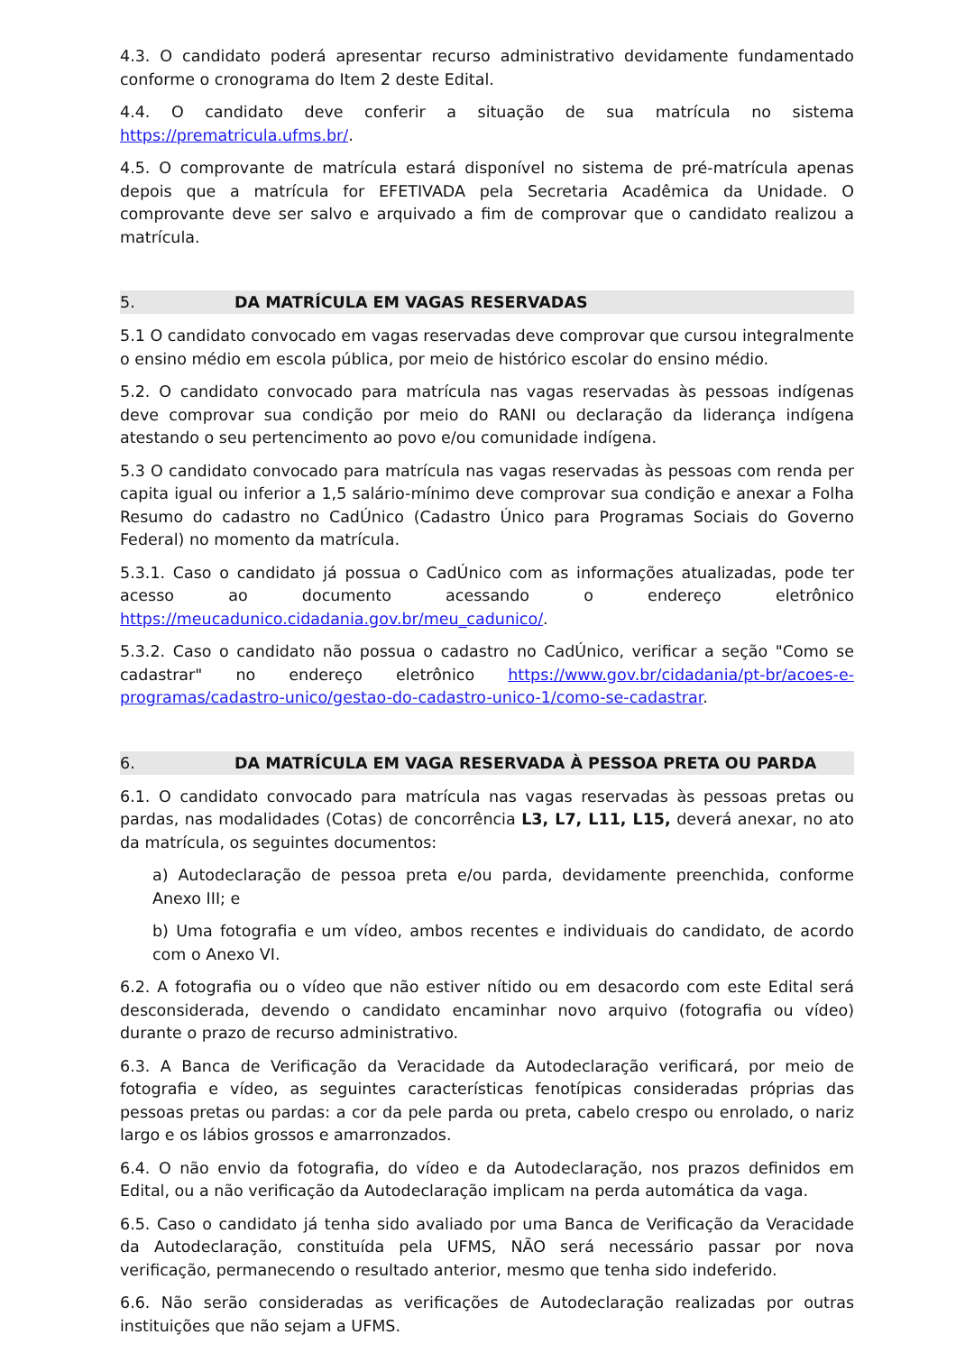4.3. O candidato poderá apresentar recurso administrativo devidamente fundamentado conforme o cronograma do Item 2 deste Edital.
4.4. O candidato deve conferir a situação de sua matrícula no sistema https://prematricula.ufms.br/.
4.5. O comprovante de matrícula estará disponível no sistema de pré-matrícula apenas depois que a matrícula for EFETIVADA pela Secretaria Acadêmica da Unidade. O comprovante deve ser salvo e arquivado a fim de comprovar que o candidato realizou a matrícula.
5. DA MATRÍCULA EM VAGAS RESERVADAS
5.1 O candidato convocado em vagas reservadas deve comprovar que cursou integralmente o ensino médio em escola pública, por meio de histórico escolar do ensino médio.
5.2. O candidato convocado para matrícula nas vagas reservadas às pessoas indígenas deve comprovar sua condição por meio do RANI ou declaração da liderança indígena atestando o seu pertencimento ao povo e/ou comunidade indígena.
5.3 O candidato convocado para matrícula nas vagas reservadas às pessoas com renda per capita igual ou inferior a 1,5 salário-mínimo deve comprovar sua condição e anexar a Folha Resumo do cadastro no CadÚnico (Cadastro Único para Programas Sociais do Governo Federal) no momento da matrícula.
5.3.1. Caso o candidato já possua o CadÚnico com as informações atualizadas, pode ter acesso ao documento acessando o endereço eletrônico https://meucadunico.cidadania.gov.br/meu_cadunico/.
5.3.2. Caso o candidato não possua o cadastro no CadÚnico, verificar a seção "Como se cadastrar" no endereço eletrônico https://www.gov.br/cidadania/pt-br/acoes-e-programas/cadastro-unico/gestao-do-cadastro-unico-1/como-se-cadastrar.
6. DA MATRÍCULA EM VAGA RESERVADA À PESSOA PRETA OU PARDA
6.1. O candidato convocado para matrícula nas vagas reservadas às pessoas pretas ou pardas, nas modalidades (Cotas) de concorrência L3, L7, L11, L15, deverá anexar, no ato da matrícula, os seguintes documentos:
a) Autodeclaração de pessoa preta e/ou parda, devidamente preenchida, conforme Anexo III; e
b) Uma fotografia e um vídeo, ambos recentes e individuais do candidato, de acordo com o Anexo VI.
6.2. A fotografia ou o vídeo que não estiver nítido ou em desacordo com este Edital será desconsiderada, devendo o candidato encaminhar novo arquivo (fotografia ou vídeo) durante o prazo de recurso administrativo.
6.3. A Banca de Verificação da Veracidade da Autodeclaração verificará, por meio de fotografia e vídeo, as seguintes características fenotípicas consideradas próprias das pessoas pretas ou pardas: a cor da pele parda ou preta, cabelo crespo ou enrolado, o nariz largo e os lábios grossos e amarronzados.
6.4. O não envio da fotografia, do vídeo e da Autodeclaração, nos prazos definidos em Edital, ou a não verificação da Autodeclaração implicam na perda automática da vaga.
6.5. Caso o candidato já tenha sido avaliado por uma Banca de Verificação da Veracidade da Autodeclaração, constituída pela UFMS, NÃO será necessário passar por nova verificação, permanecendo o resultado anterior, mesmo que tenha sido indeferido.
6.6. Não serão consideradas as verificações de Autodeclaração realizadas por outras instituições que não sejam a UFMS.